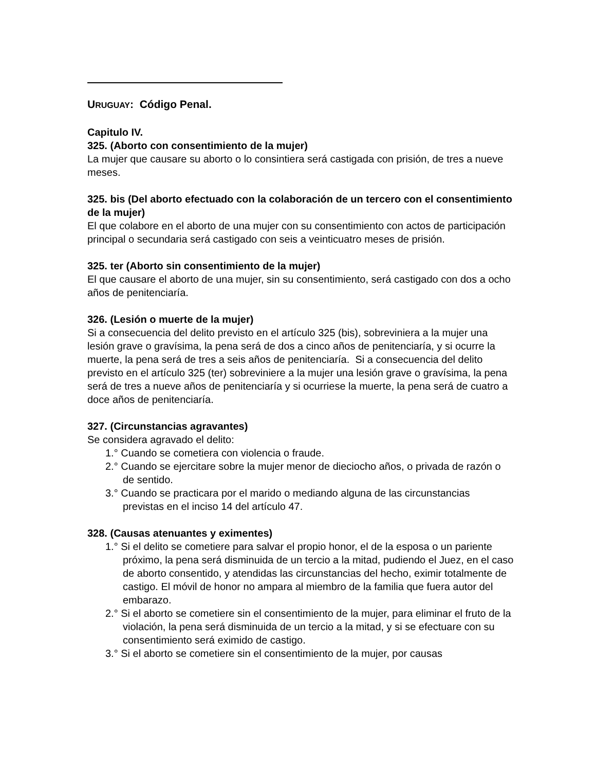URUGUAY: Código Penal.
Capitulo IV.
325. (Aborto con consentimiento de la mujer)
La mujer que causare su aborto o lo consintiera será castigada con prisión, de tres a nueve meses.
325. bis (Del aborto efectuado con la colaboración de un tercero con el consentimiento de la mujer)
El que colabore en el aborto de una mujer con su consentimiento con actos de participación principal o secundaria será castigado con seis a veinticuatro meses de prisión.
325. ter (Aborto sin consentimiento de la mujer)
El que causare el aborto de una mujer, sin su consentimiento, será castigado con dos a ocho años de penitenciaría.
326. (Lesión o muerte de la mujer)
Si a consecuencia del delito previsto en el artículo 325 (bis), sobreviniera a la mujer una lesión grave o gravísima, la pena será de dos a cinco años de penitenciaría, y si ocurre la muerte, la pena será de tres a seis años de penitenciaría. Si a consecuencia del delito previsto en el artículo 325 (ter) sobreviniere a la mujer una lesión grave o gravísima, la pena será de tres a nueve años de penitenciaría y si ocurriese la muerte, la pena será de cuatro a doce años de penitenciaría.
327. (Circunstancias agravantes)
Se considera agravado el delito:
1.° Cuando se cometiera con violencia o fraude.
2.° Cuando se ejercitare sobre la mujer menor de dieciocho años, o privada de razón o de sentido.
3.° Cuando se practicara por el marido o mediando alguna de las circunstancias previstas en el inciso 14 del artículo 47.
328. (Causas atenuantes y eximentes)
1.° Si el delito se cometiere para salvar el propio honor, el de la esposa o un pariente próximo, la pena será disminuida de un tercio a la mitad, pudiendo el Juez, en el caso de aborto consentido, y atendidas las circunstancias del hecho, eximir totalmente de castigo. El móvil de honor no ampara al miembro de la familia que fuera autor del embarazo.
2.° Si el aborto se cometiere sin el consentimiento de la mujer, para eliminar el fruto de la violación, la pena será disminuida de un tercio a la mitad, y si se efectuare con su consentimiento será eximido de castigo.
3.° Si el aborto se cometiere sin el consentimiento de la mujer, por causas